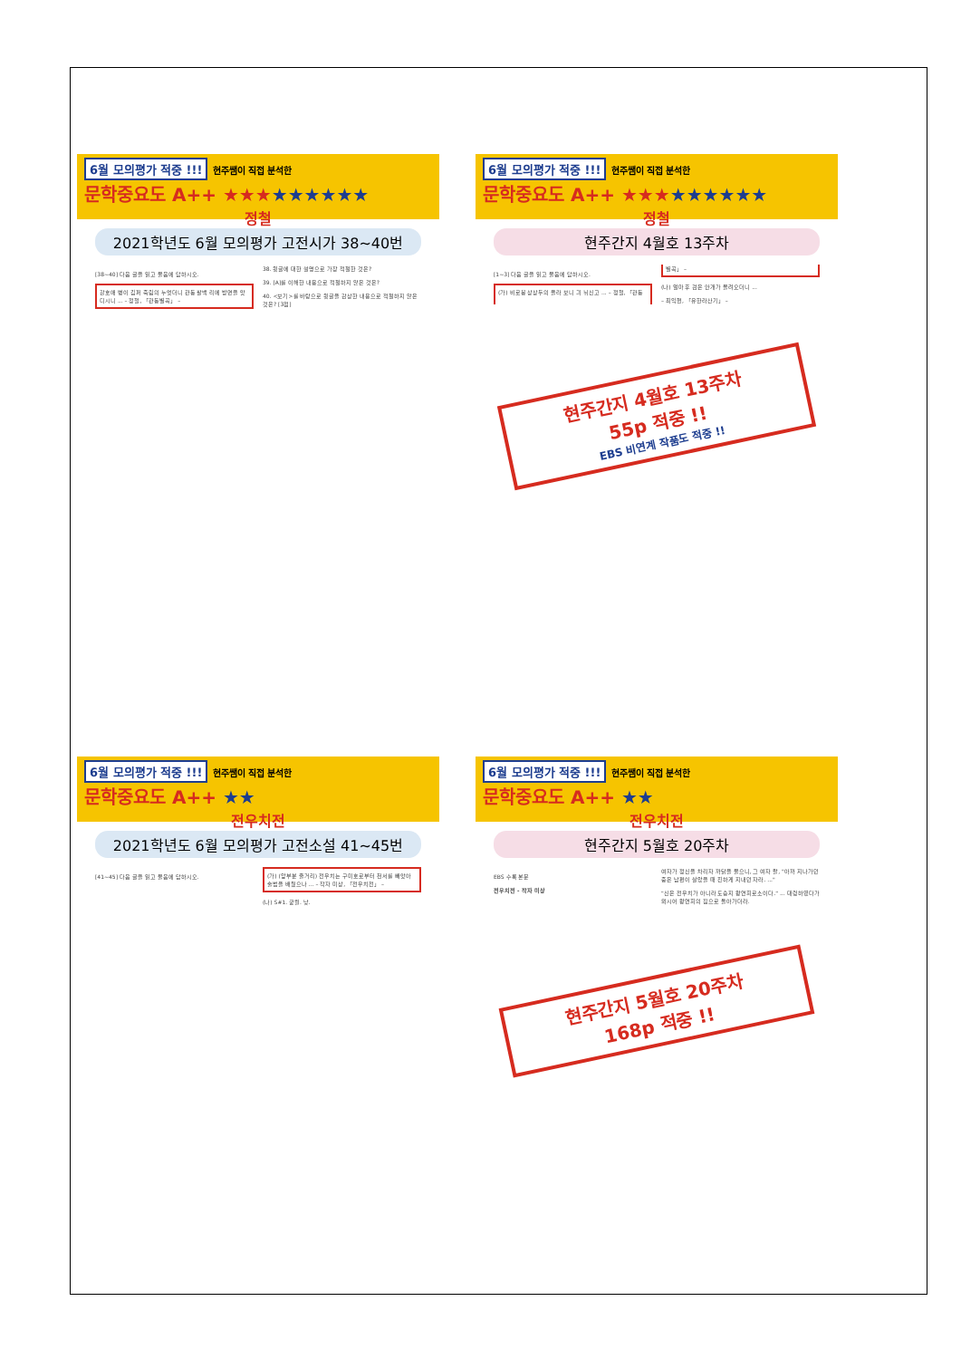6월 모의평가 적중 !!! 현주쌤이 직접 분석한
문학중요도 A++ ★★★★★★★★★
정철
2021학년도 6월 모의평가 고전시가 38~40번
[38~40] 다음 글을 읽고 물음에 답하시오.
강호애 병이 깁퍼 죽림의 누엇더니 관동 팔백 리에 방면을 맛디시니 ... – 정철, 「관동별곡」 –
38. 윗글에 대한 설명으로 가장 적절한 것은?
39. [A]를 이해한 내용으로 적절하지 않은 것은?
40. <보기>를 바탕으로 윗글을 감상한 내용으로 적절하지 않은 것은? [3점]
6월 모의평가 적중 !!! 현주쌤이 직접 분석한
문학중요도 A++ ★★★★★★★★★
정철
현주간지 4월호 13주차
[1~3] 다음 글을 읽고 물음에 답하시오.
(가) 비로봉 상상두의 올라 보니 긔 뉘신고 ... – 정철, 「관동별곡」 –
(나) 얼마 후 검은 안개가 몰려오더니 ...
– 최익현, 「유한라산기」 –
현주간지 4월호 13주차
55p 적중 !!
EBS 비연계 작품도 적중 !!
6월 모의평가 적중 !!! 현주쌤이 직접 분석한
문학중요도 A++ ★★
전우치전
2021학년도 6월 모의평가 고전소설 41~45번
[41~45] 다음 글을 읽고 물음에 답하시오.
(가) (앞부분 줄거리) 전우치는 구미호로부터 천서를 빼앗아 술법을 배웠으나 ... – 작자 미상, 「전우치전」 –
(나) S#1. 궁궐. 낮.
6월 모의평가 적중 !!! 현주쌤이 직접 분석한
문학중요도 A++ ★★
전우치전
현주간지 5월호 20주차
EBS 수록 본문
전우치전 - 작자 미상
여자가 정신을 차리자 까닭을 물으니, 그 여자 왈, "아까 지나가던 중은 남편이 살았을 때 친하게 지내던 자라. ..."
"신은 전우치가 아니라 도승지 왕연희로소이다." ... 대령하였다가 뫼시어 왕연희의 집으로 돌아가더라.
현주간지 5월호 20주차
168p 적중 !!